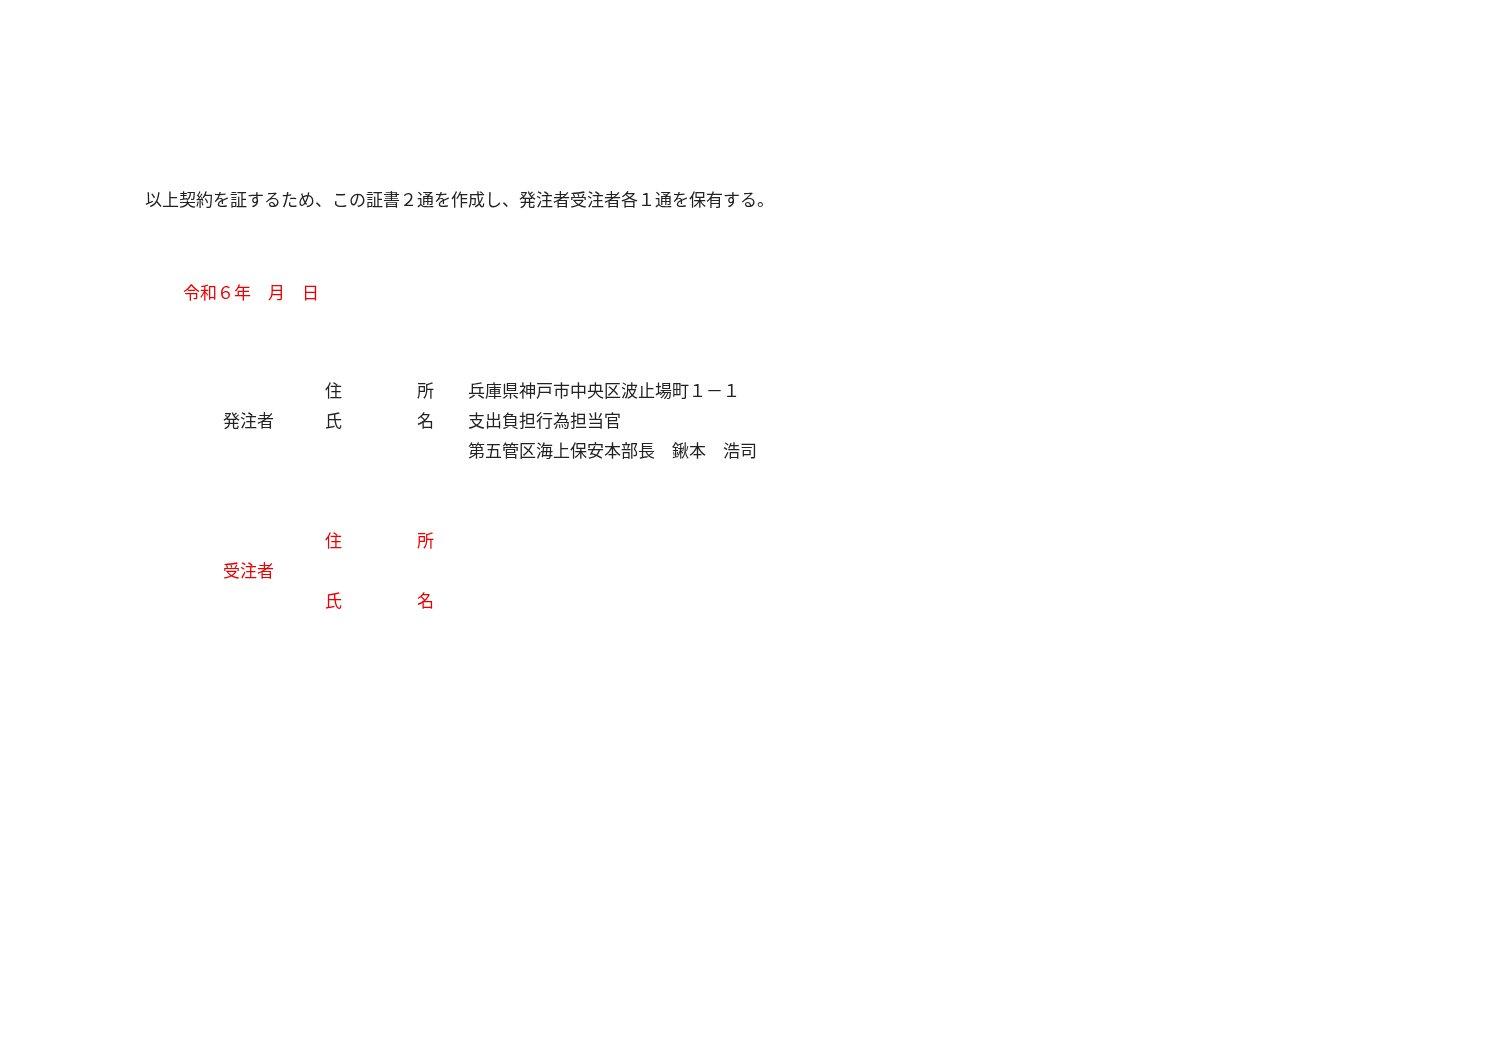以上契約を証するため、この証書２通を作成し、発注者受注者各１通を保有する。
令和６年　月　日
| 発注者 | 住 | 所 | 兵庫県神戸市中央区波止場町１－１ |
| | 氏 | 名 | 支出負担行為担当官 |
| | | | 第五管区海上保安本部長 鍬本 浩司 |
| 受注者 | 住 | 所 |
| | 氏 | 名 |